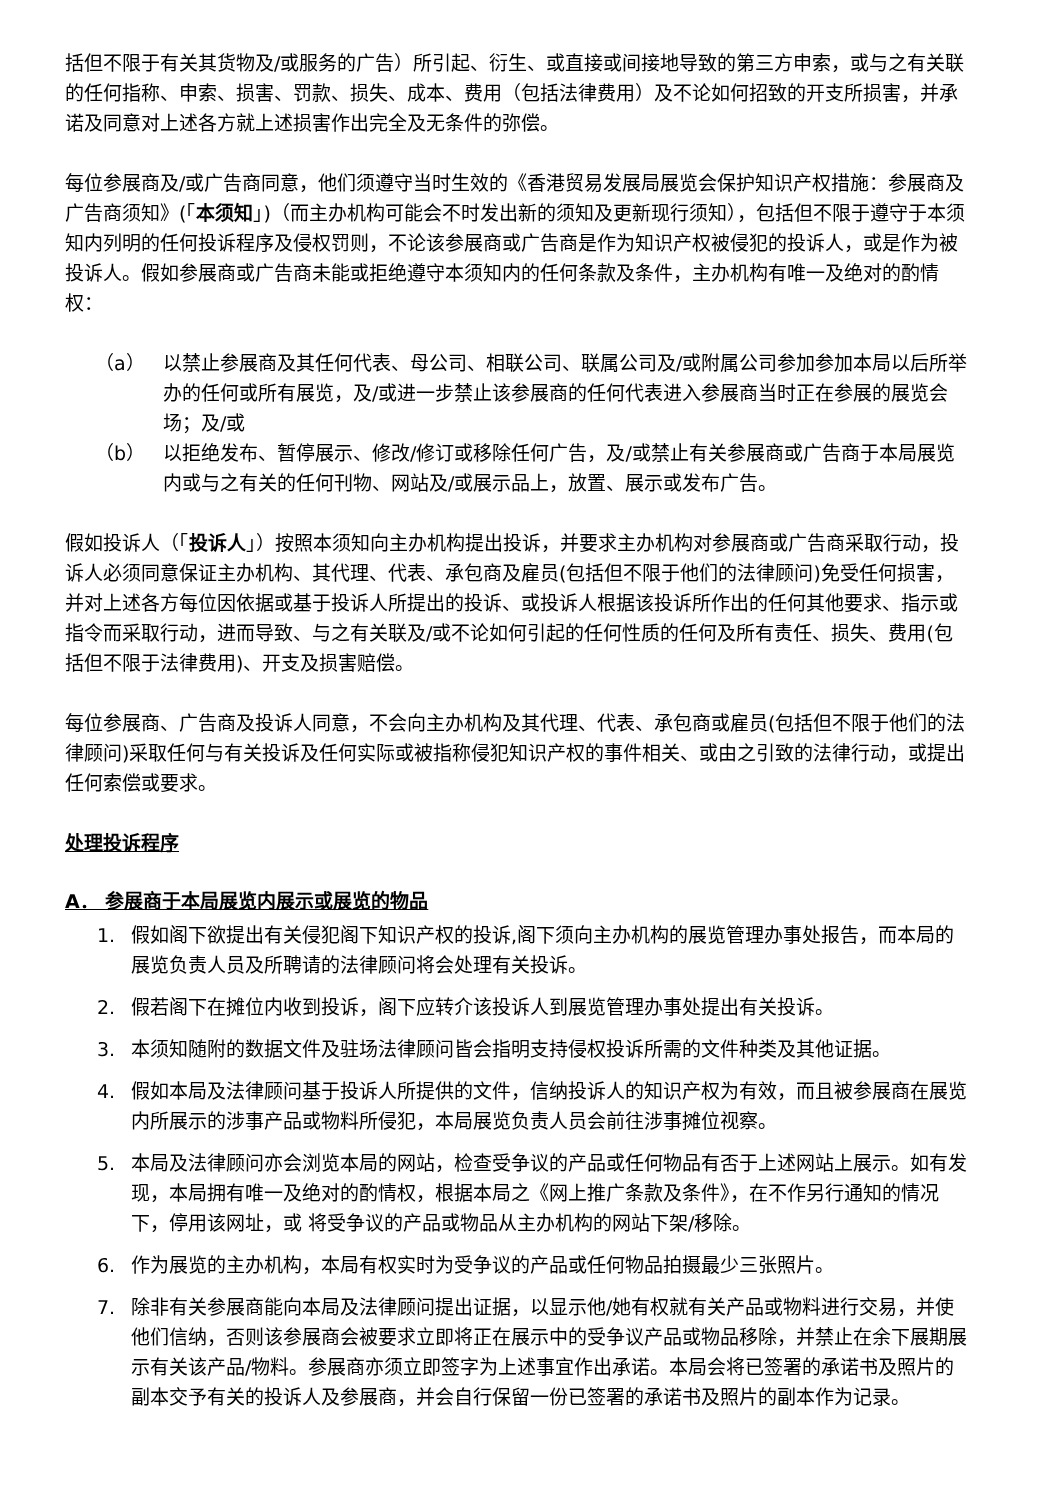括但不限于有关其货物及/或服务的广告）所引起、衍生、或直接或间接地导致的第三方申索，或与之有关联的任何指称、申索、损害、罚款、损失、成本、费用（包括法律费用）及不论如何招致的开支所损害，并承诺及同意对上述各方就上述损害作出完全及无条件的弥偿。
每位参展商及/或广告商同意，他们须遵守当时生效的《香港贸易发展局展览会保护知识产权措施：参展商及广告商须知》(「本须知」)（而主办机构可能会不时发出新的须知及更新现行须知），包括但不限于遵守于本须知内列明的任何投诉程序及侵权罚则，不论该参展商或广告商是作为知识产权被侵犯的投诉人，或是作为被投诉人。假如参展商或广告商未能或拒绝遵守本须知内的任何条款及条件，主办机构有唯一及绝对的酌情权：
（a） 以禁止参展商及其任何代表、母公司、相联公司、联属公司及/或附属公司参加参加本局以后所举办的任何或所有展览，及/或进一步禁止该参展商的任何代表进入参展商当时正在参展的展览会场；及/或
（b） 以拒绝发布、暂停展示、修改/修订或移除任何广告，及/或禁止有关参展商或广告商于本局展览内或与之有关的任何刊物、网站及/或展示品上，放置、展示或发布广告。
假如投诉人（「投诉人」）按照本须知向主办机构提出投诉，并要求主办机构对参展商或广告商采取行动，投诉人必须同意保证主办机构、其代理、代表、承包商及雇员(包括但不限于他们的法律顾问)免受任何损害，并对上述各方每位因依据或基于投诉人所提出的投诉、或投诉人根据该投诉所作出的任何其他要求、指示或指令而采取行动，进而导致、与之有关联及/或不论如何引起的任何性质的任何及所有责任、损失、费用(包括但不限于法律费用)、开支及损害赔偿。
每位参展商、广告商及投诉人同意，不会向主办机构及其代理、代表、承包商或雇员(包括但不限于他们的法律顾问)采取任何与有关投诉及任何实际或被指称侵犯知识产权的事件相关、或由之引致的法律行动，或提出任何索偿或要求。
处理投诉程序
A． 参展商于本局展览内展示或展览的物品
1. 假如阁下欲提出有关侵犯阁下知识产权的投诉,阁下须向主办机构的展览管理办事处报告，而本局的展览负责人员及所聘请的法律顾问将会处理有关投诉。
2. 假若阁下在摊位内收到投诉，阁下应转介该投诉人到展览管理办事处提出有关投诉。
3. 本须知随附的数据文件及驻场法律顾问皆会指明支持侵权投诉所需的文件种类及其他证据。
4. 假如本局及法律顾问基于投诉人所提供的文件，信纳投诉人的知识产权为有效，而且被参展商在展览内所展示的涉事产品或物料所侵犯，本局展览负责人员会前往涉事摊位视察。
5. 本局及法律顾问亦会浏览本局的网站，检查受争议的产品或任何物品有否于上述网站上展示。如有发现，本局拥有唯一及绝对的酌情权，根据本局之《网上推广条款及条件》，在不作另行通知的情况下，停用该网址，或 将受争议的产品或物品从主办机构的网站下架/移除。
6. 作为展览的主办机构，本局有权实时为受争议的产品或任何物品拍摄最少三张照片。
7. 除非有关参展商能向本局及法律顾问提出证据，以显示他/她有权就有关产品或物料进行交易，并使他们信纳，否则该参展商会被要求立即将正在展示中的受争议产品或物品移除，并禁止在余下展期展示有关该产品/物料。参展商亦须立即签字为上述事宜作出承诺。本局会将已签署的承诺书及照片的副本交予有关的投诉人及参展商，并会自行保留一份已签署的承诺书及照片的副本作为记录。